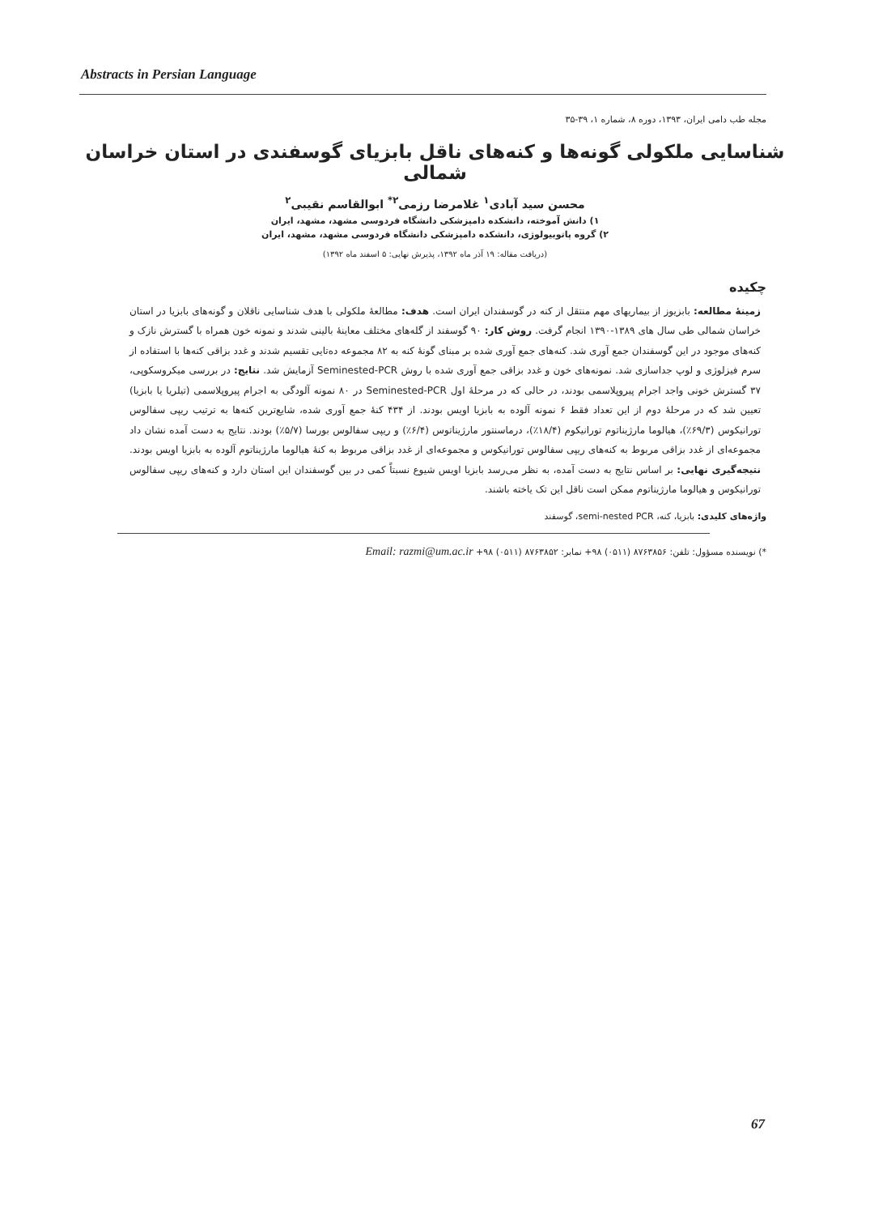Abstracts in Persian Language
مجله طب دامی ایران، ۱۳۹۳، دوره ۸، شماره ۱، ۳۹-۳۵
شناسایی ملکولی گونه‌ها و کنه‌های ناقل بابزیای گوسفندی در استان خراسان شمالی
محسن سید آبادی<sup>۱</sup> غلامرضا رزمی<sup>۲*</sup> ابوالقاسم نقیبی<sup>۲</sup>
۱) دانش آموخته، دانشکده دامپزشکی دانشگاه فردوسی مشهد، مشهد، ایران
۲) گروه پاتوبیولوژی، دانشکده دامپزشکی دانشگاه فردوسی مشهد، مشهد، ایران
(دریافت مقاله: ۱۹ آذر ماه ۱۳۹۲، پذیرش نهایی: ۵ اسفند ماه ۱۳۹۲)
چکیده
زمینهٔ مطالعه: بابزیوز از بیماریهای مهم منتقل از کنه در گوسفندان ایران است. هدف: مطالعهٔ ملکولی با هدف شناسایی ناقلان و گونه‌های بابزیا در استان خراسان شمالی طی سال های ۱۳۸۹-۱۳۹۰ انجام گرفت. روش کار: ۹۰ گوسفند از گله‌های مختلف معاینهٔ بالینی شدند و نمونه خون همراه با گسترش نازک و کنه‌های موجود در این گوسفندان جمع آوری شد. کنه‌های جمع آوری شده بر مبنای گونهٔ کنه به ۸۲ مجموعه ده‌تایی تقسیم شدند و غدد بزاقی کنه‌ها با استفاده از سرم فیزلوژی و لوپ جداسازی شد. نمونه‌های خون و غدد بزاقی جمع آوری شده با روش Seminested-PCR آزمایش شد. نتایج: در بررسی میکروسکوپی، ۳۷ گسترش خونی واجد اجرام پیروپلاسمی بودند، در حالی که در مرحلهٔ اول Seminested-PCR در ۸۰ نمونه آلودگی به اجرام پیروپلاسمی (تیلریا یا بابزیا) تعیین شد که در مرحلهٔ دوم از این تعداد فقط ۶ نمونه آلوده به بابزیا اویس بودند. از ۴۳۴ کنهٔ جمع آوری شده، شایع‌ترین کنه‌ها به ترتیب ریپی سفالوس تورانیکوس (۶۹/۳٪)، هیالوما مارژیناتوم تورانیکوم (۱۸/۴٪)، درماسنتور مارژیناتوس (۶/۴٪) و ریپی سفالوس بورسا (۵/۷٪) بودند. نتایج به دست آمده نشان داد مجموعه‌ای از غدد بزاقی مربوط به کنه‌های ریپی سفالوس تورانیکوس و مجموعه‌ای از غدد بزاقی مربوط به کنهٔ هیالوما مارژیناتوم آلوده به بابزیا اویس بودند. نتیجه‌گیری نهایی: بر اساس نتایج به دست آمده، به نظر می‌رسد بابزیا اویس شیوع نسبتاً کمی در بین گوسفندان این استان دارد و کنه‌های ریپی سفالوس تورانیکوس و هیالوما مارژیناتوم ممکن است ناقل این تک یاخته باشند.
واژه‌های کلیدی: بابزیا، کنه، semi-nested PCR، گوسفند
*) نویسنده مسؤول: تلفن: ۸۷۶۳۸۵۶ (۰۵۱۱) ۹۸+ نمابر: ۸۷۶۳۸۵۲ (۰۵۱۱) ۹۸+ Email: razmi@um.ac.ir
67